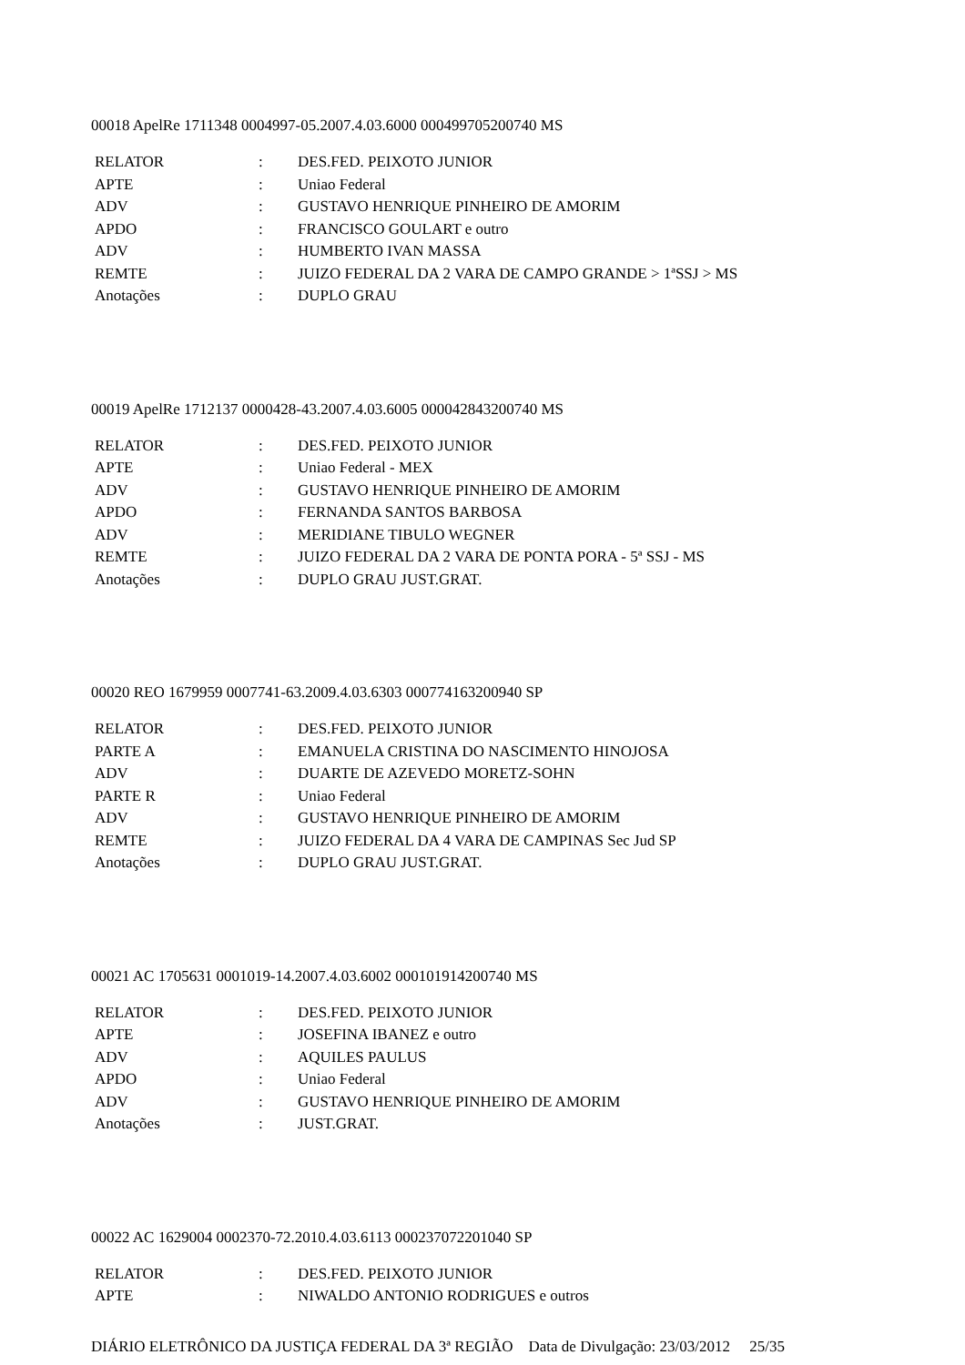00018 ApelRe 1711348 0004997-05.2007.4.03.6000 000499705200740 MS
| RELATOR | : | DES.FED. PEIXOTO JUNIOR |
| APTE | : | Uniao Federal |
| ADV | : | GUSTAVO HENRIQUE PINHEIRO DE AMORIM |
| APDO | : | FRANCISCO GOULART e outro |
| ADV | : | HUMBERTO IVAN MASSA |
| REMTE | : | JUIZO FEDERAL DA 2 VARA DE CAMPO GRANDE > 1ªSSJ > MS |
| Anotações | : | DUPLO GRAU |
00019 ApelRe 1712137 0000428-43.2007.4.03.6005 000042843200740 MS
| RELATOR | : | DES.FED. PEIXOTO JUNIOR |
| APTE | : | Uniao Federal - MEX |
| ADV | : | GUSTAVO HENRIQUE PINHEIRO DE AMORIM |
| APDO | : | FERNANDA SANTOS BARBOSA |
| ADV | : | MERIDIANE TIBULO WEGNER |
| REMTE | : | JUIZO FEDERAL DA 2 VARA DE PONTA PORA - 5ª SSJ - MS |
| Anotações | : | DUPLO GRAU JUST.GRAT. |
00020 REO 1679959 0007741-63.2009.4.03.6303 000774163200940 SP
| RELATOR | : | DES.FED. PEIXOTO JUNIOR |
| PARTE A | : | EMANUELA CRISTINA DO NASCIMENTO HINOJOSA |
| ADV | : | DUARTE DE AZEVEDO MORETZ-SOHN |
| PARTE R | : | Uniao Federal |
| ADV | : | GUSTAVO HENRIQUE PINHEIRO DE AMORIM |
| REMTE | : | JUIZO FEDERAL DA 4 VARA DE CAMPINAS Sec Jud SP |
| Anotações | : | DUPLO GRAU JUST.GRAT. |
00021 AC 1705631 0001019-14.2007.4.03.6002 000101914200740 MS
| RELATOR | : | DES.FED. PEIXOTO JUNIOR |
| APTE | : | JOSEFINA IBANEZ e outro |
| ADV | : | AQUILES PAULUS |
| APDO | : | Uniao Federal |
| ADV | : | GUSTAVO HENRIQUE PINHEIRO DE AMORIM |
| Anotações | : | JUST.GRAT. |
00022 AC 1629004 0002370-72.2010.4.03.6113 000237072201040 SP
| RELATOR | : | DES.FED. PEIXOTO JUNIOR |
| APTE | : | NIWALDO ANTONIO RODRIGUES e outros |
DIÁRIO ELETRÔNICO DA JUSTIÇA FEDERAL DA 3ª REGIÃO Data de Divulgação: 23/03/2012 25/35